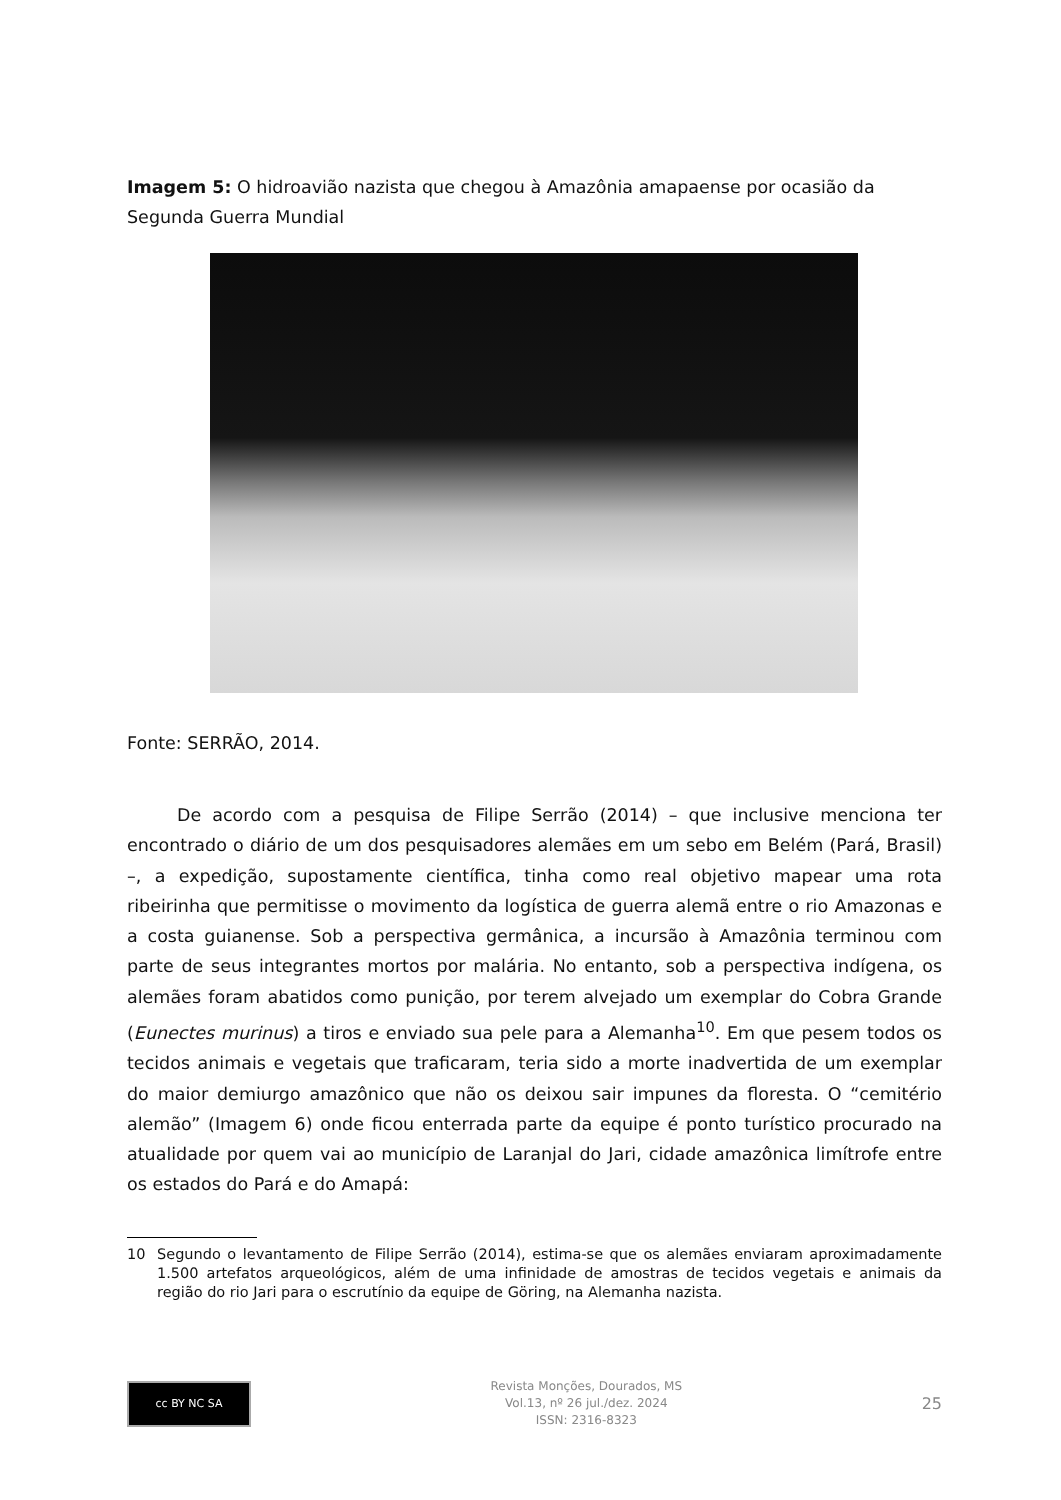Imagem 5: O hidroavião nazista que chegou à Amazônia amapaense por ocasião da Segunda Guerra Mundial
Fonte: SERRÃO, 2014.
De acordo com a pesquisa de Filipe Serrão (2014) – que inclusive menciona ter encontrado o diário de um dos pesquisadores alemães em um sebo em Belém (Pará, Brasil) –, a expedição, supostamente científica, tinha como real objetivo mapear uma rota ribeirinha que permitisse o movimento da logística de guerra alemã entre o rio Amazonas e a costa guianense. Sob a perspectiva germânica, a incursão à Amazônia terminou com parte de seus integrantes mortos por malária. No entanto, sob a perspectiva indígena, os alemães foram abatidos como punição, por terem alvejado um exemplar do Cobra Grande (Eunectes murinus) a tiros e enviado sua pele para a Alemanha<sup>10</sup>. Em que pesem todos os tecidos animais e vegetais que traficaram, teria sido a morte inadvertida de um exemplar do maior demiurgo amazônico que não os deixou sair impunes da floresta. O “cemitério alemão” (Imagem 6) onde ficou enterrada parte da equipe é ponto turístico procurado na atualidade por quem vai ao município de Laranjal do Jari, cidade amazônica limítrofe entre os estados do Pará e do Amapá:
10 Segundo o levantamento de Filipe Serrão (2014), estima-se que os alemães enviaram aproximadamente 1.500 artefatos arqueológicos, além de uma infinidade de amostras de tecidos vegetais e animais da região do rio Jari para o escrutínio da equipe de Göring, na Alemanha nazista.
cc BY NC SA
Revista Monções, Dourados, MS
Vol.13, nº 26 jul./dez. 2024
ISSN: 2316-8323
25